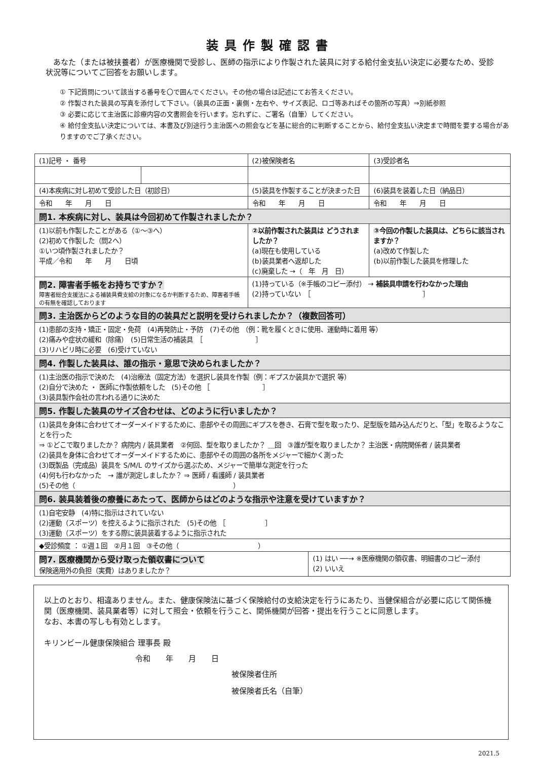装具作製確認書
　あなた（または被扶養者）が医療機関で受診し、医師の指示により作製された装具に対する給付金支払い決定に必要なため、受診状況等についてご回答をお願いします。
① 下記質問について該当する番号を〇で囲んでください。その他の場合は記述にてお答えください。
② 作製された装具の写真を添付して下さい。（装具の正面・裏側・左右や、サイズ表記、ロゴ等あればその箇所の写真）⇒別紙参照
③ 必要に応じて主治医に診療内容の文書照会を行います。忘れずに、ご署名（自筆）してください。
④ 給付金支払い決定については、本書及び別途行う主治医への照会などを基に総合的に判断することから、給付金支払い決定まで時間を要する場合がありますのでご了承ください。
| (1)記号 ・ 番号 | | (2)被保険者名 | | (3)受診者名 |
| (4)本疾病に対し初めて受診した日（初診日） | | (5)装具を作製することが決まった日 | | (6)装具を装着した日（納品日） |
| 令和 年 月 日 | | 令和 年 月 日 | | 令和 年 月 日 |
| 問1. 本疾病に対し、装具は今回初めて作製されましたか？ | | | | |
| (1)以前も作製したことがある（①～③へ） (2)初めて作製した（問2へ） ①いつ頃作製されましたか？ 平成／令和 年 月 日頃 | | ②以前作製された装具は どうされましたか？ (a)現在も使用している (b)装具業者へ返却した (c)廃棄した →（ 年 月 日） | | ③今回の作製した装具は、どちらに該当されますか？ (a)改めて作製した (b)以前作製した装具を修理した |
| 問2. 障害者手帳をお持ちですか？ 障害者総合支援法による補装具費支給の対象になるか判断するため、障害者手帳の有無を確認しております | | (1)持っている（※手帳のコピー添付） → 補装具申請を行わなかった理由 (2)持っていない ［ ］ | | |
| 問3. 主治医からどのような目的の装具だと説明を受けられましたか？（複数回答可） | | | | |
| (1)患部の支持・矯正・固定・免荷 (4)再発防止・予防 (7)その他 （例：靴を履くときに使用、運動時に着用 等） (2)痛みや症状の緩和（除痛） (5)日常生活の補装具 ［ ］ (3)リハビリ時に必要 (6)受けていない | | | | |
| 問4. 作製した装具は、誰の指示・意思で決められましたか？ | | | | |
| (1)主治医の指示で決めた (4)治療法（固定方法）を選択し装具を作製（例：ギプスか装具かで選択 等） (2)自分で決めた ・ 医師に作製依頼をした (5)その他 ［ ］ (3)装具製作会社の言われる通りに決めた | | | | |
| 問5. 作製した装具のサイズ合わせは、どのように行いましたか？ | | | | |
| (1)装具を身体に合わせてオーダーメイドするために、患部やその周囲にギプスを巻き、石膏で型を取ったり、足型版を踏み込んだりと、「型」を取るようなことを行った ⇒ ①どこで取りましたか？ 病院内 / 装具業者 ②何回、型を取りましたか？ ＿回 ③誰が型を取りましたか？ 主治医・病院関係者 / 装具業者 (2)装具を身体に合わせてオーダーメイドするために、患部やその周囲の各所をメジャーで細かく測った (3)既製品（完成品）装具を S/M/L のサイズから選ぶため、メジャーで簡単な測定を行った (4)何も行わなかった → 誰が測定しましたか？ ⇒ 医師 / 看護師 / 装具業者 (5)その他（ ） | | | | |
| 問6. 装具装着後の療養にあたって、医師からはどのような指示や注意を受けていますか？ | | | | |
| (1)自宅安静 (4)特に指示はされていない (2)運動（スポーツ）を控えるように指示された (5)その他 ［ ］ (3)運動（スポーツ）をする際に装具装着するように指示された | | | | |
| ◆受診頻度 ： ①週１回 ②月１回 ③その他（ ） | | | | |
| 問7. 医療機関から受け取った領収書について 保険適用外の負担（実費）はありましたか？ | | | (1) はい ──→ ※医療機関の領収書、明細書のコピー添付 (2) いいえ | |
以上のとおり、相違ありません。また、健康保険法に基づく保険給付の支給決定を行うにあたり、当健保組合が必要に応じて関係機関（医療機関、装具業者等）に対して照会・依頼を行うこと、関係機関が回答・提出を行うことに同意します。
なお、本書の写しも有効とします。
キリンビール健康保険組合 理事長 殿
令和　　年　　月　　日
被保険者住所
被保険者氏名（自筆）
2021.5